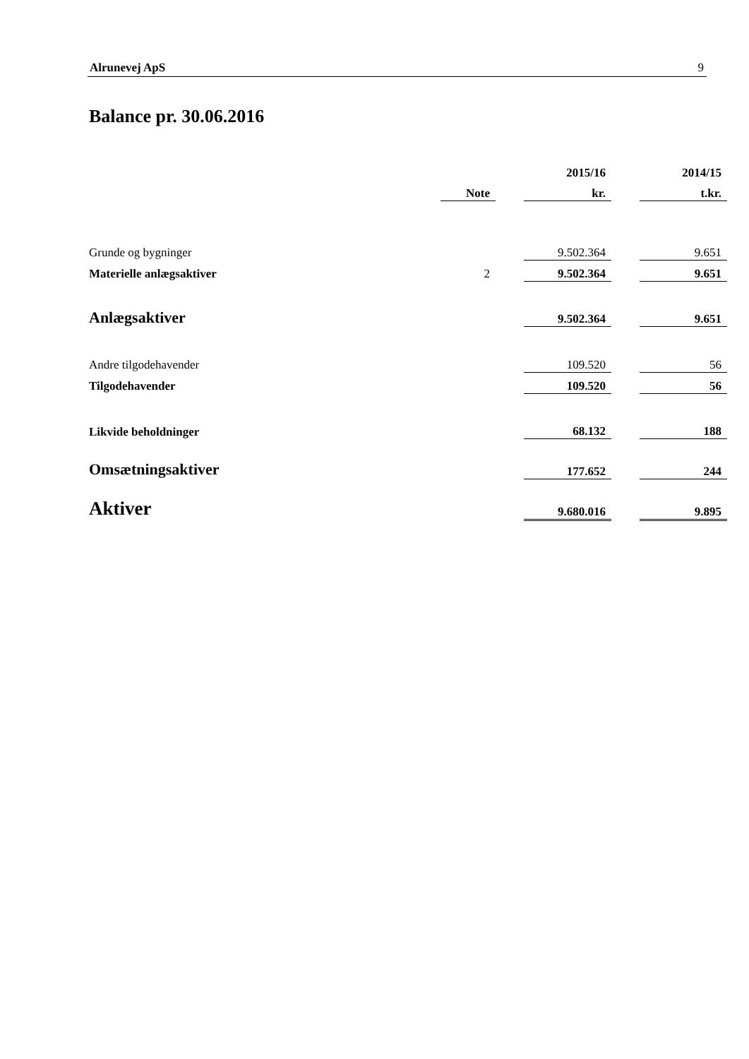Alrunevej ApS 9
Balance pr. 30.06.2016
| | | | 2015/16 | | 2014/15 |
| --- | --- | --- | --- | --- | --- |
| | Note | | kr. | | t.kr. |
| Grunde og bygninger | | | 9.502.364 | | 9.651 |
| Materielle anlægsaktiver | 2 | | 9.502.364 | | 9.651 |
| Anlægsaktiver | | | 9.502.364 | | 9.651 |
| Andre tilgodehavender | | | 109.520 | | 56 |
| Tilgodehavender | | | 109.520 | | 56 |
| Likvide beholdninger | | | 68.132 | | 188 |
| Omsætningsaktiver | | | 177.652 | | 244 |
| Aktiver | | | 9.680.016 | | 9.895 |